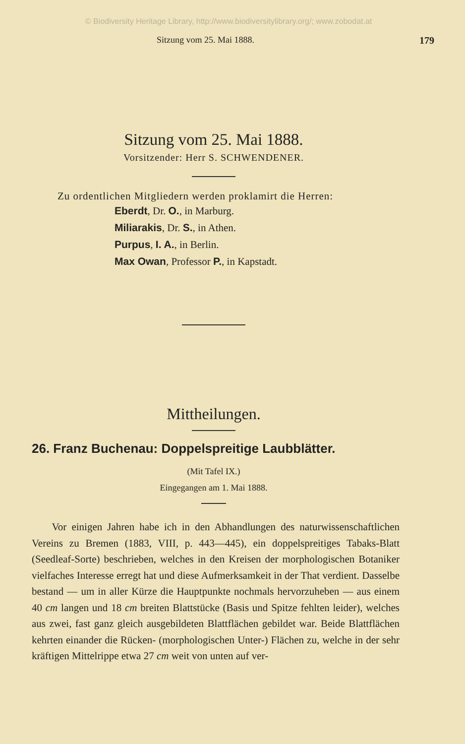© Biodiversity Heritage Library, http://www.biodiversitylibrary.org/; www.zobodat.at
Sitzung vom 25. Mai 1888. 179
Sitzung vom 25. Mai 1888.
Vorsitzender: Herr S. SCHWENDENER.
Zu ordentlichen Mitgliedern werden proklamirt die Herren:
Eberdt, Dr. O., in Marburg.
Miliarakis, Dr. S., in Athen.
Purpus, I. A., in Berlin.
Max Owan, Professor P., in Kapstadt.
Mittheilungen.
26. Franz Buchenau: Doppelspreitige Laubblätter.
(Mit Tafel IX.)
Eingegangen am 1. Mai 1888.
Vor einigen Jahren habe ich in den Abhandlungen des naturwissenschaftlichen Vereins zu Bremen (1883, VIII, p. 443—445), ein doppelspreitiges Tabaks-Blatt (Seedleaf-Sorte) beschrieben, welches in den Kreisen der morphologischen Botaniker vielfaches Interesse erregt hat und diese Aufmerksamkeit in der That verdient. Dasselbe bestand — um in aller Kürze die Hauptpunkte nochmals hervorzuheben — aus einem 40 cm langen und 18 cm breiten Blattstücke (Basis und Spitze fehlten leider), welches aus zwei, fast ganz gleich ausgebildeten Blattflächen gebildet war. Beide Blattflächen kehrten einander die Rücken- (morphologischen Unter-) Flächen zu, welche in der sehr kräftigen Mittelrippe etwa 27 cm weit von unten auf ver-